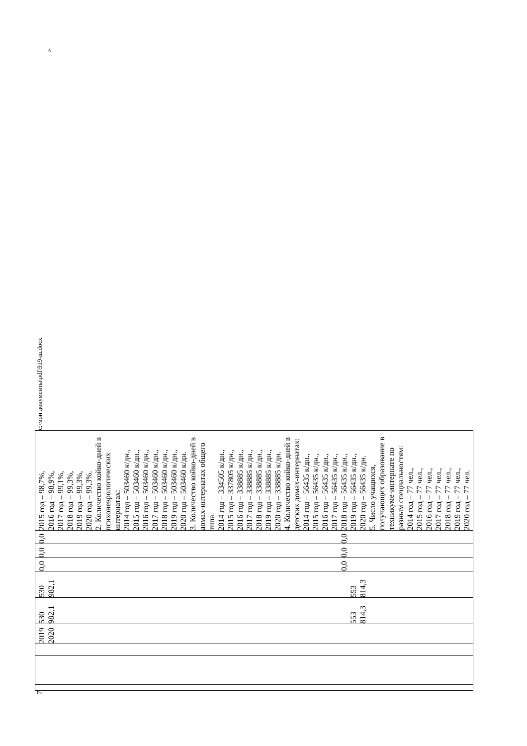7
| | | | 2019 2020 | 530 982,1 553 814,3 | 530 982,1 553 814,3 | 0,0 0,0 | 0,0 0,0 | 0,0 0,0 | 2015 год – 98,7%, 2016 год – 98,9%, 2017 год – 99,1%, 2018 год – 99,3%, 2019 год – 99,3%, 2020 год – 99,3%. 2. Количество койко-дней в психоневрологических интернатах: 2014 год – 503460 к/дн., 2015 год – 503460 к/дн., 2016 год – 503460 к/дн., 2017 год – 503460 к/дн., 2018 год – 503460 к/дн., 2019 год – 503460 к/дн., 2020 год – 503460 к/дн. 3. Количество койко-дней в домах-интернатах общего типа: 2014 год – 334505 к/дн., 2015 год – 337805 к/дн., 2016 год – 338885 к/дн., 2017 год – 338885 к/дн., 2018 год – 338885 к/дн., 2019 год – 338885 к/дн., 2020 год – 338885 к/дн. 4. Количество койко-дней в детских домах-интернатах: 2014 год – 56435 к/дн., 2015 год – 56435 к/дн., 2016 год – 56435 к/дн., 2017 год – 56435 к/дн., 2018 год – 56435 к/дн., 2019 год – 56435 к/дн., 2020 год – 56435 к/дн. 5. Число учащихся, получающих образование в техникуме-интернате по разным специальностям: 2014 год – 77 чел., 2015 год – 77 чел., 2016 год – 77 чел., 2017 год – 77 чел., 2018 год – 77 чел., 2019 год – 77 чел., 2020 год – 77 чел. |
c:\мои документы\pdf\919-ш.docx ».